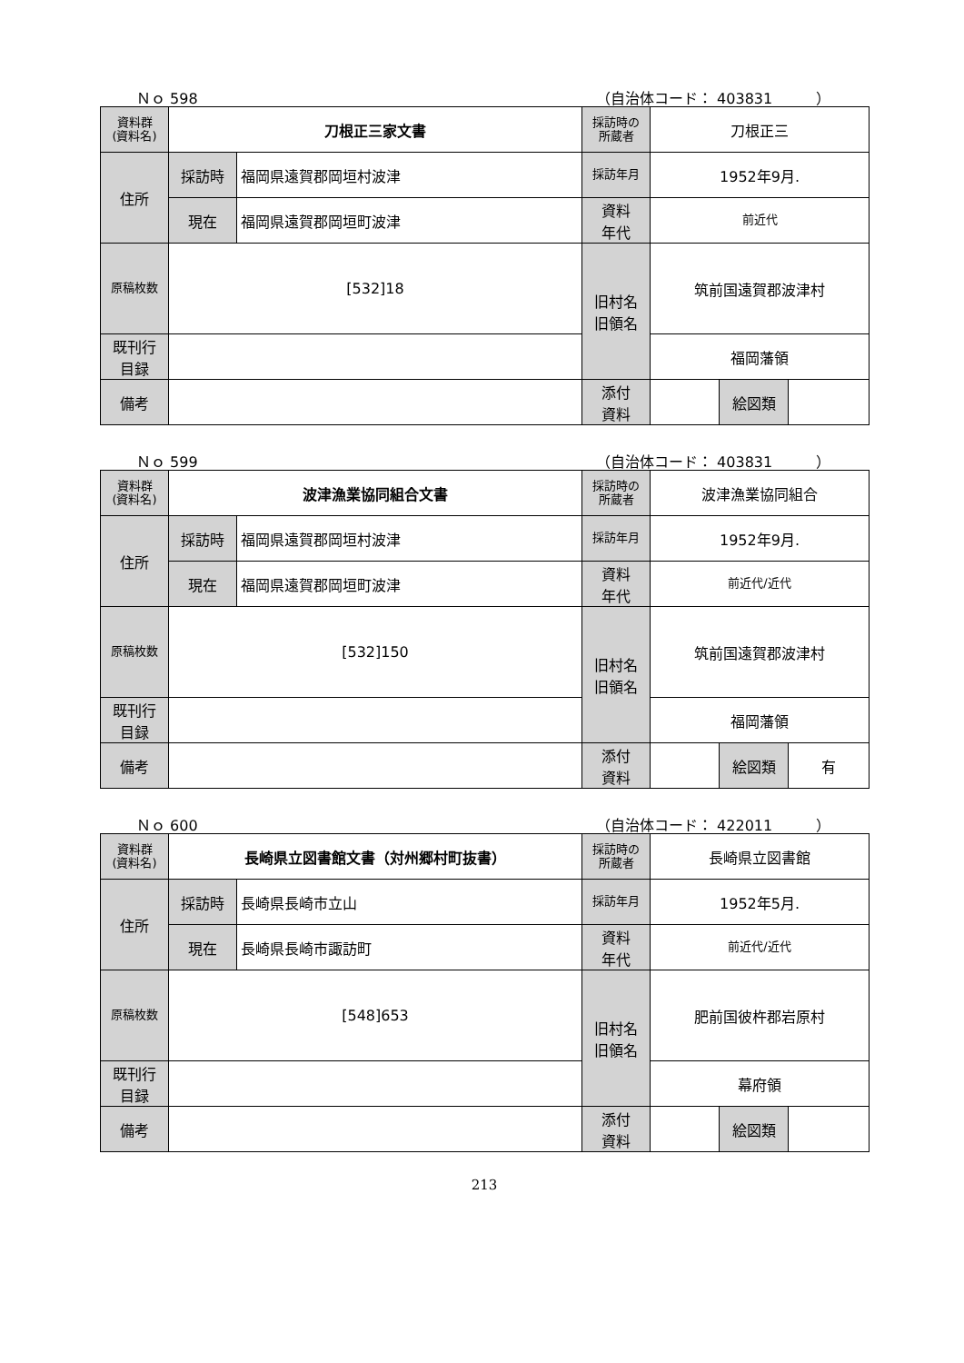Ｎｏ 598 （自治体コード： 403831　　　）
| 資料群 (資料名) | 刀根正三家文書 | | 採訪時の 所蔵者 | 刀根正三 | | |
| 住所 | 採訪時 | 福岡県遠賀郡岡垣村波津 | 採訪年月 | 1952年9月. | | |
| | 現在 | 福岡県遠賀郡岡垣町波津 | 資料 年代 | 前近代 | | |
| 原稿枚数 | [532]18 | | 旧村名 旧領名 | 筑前国遠賀郡波津村 | | |
| 既刊行 目録 | | | | 福岡藩領 | | |
| 備考 | | | | | | |
| | | | 添付 資料 | | 絵図類 | |
Ｎｏ 599 （自治体コード： 403831　　　）
| 資料群 (資料名) | 波津漁業協同組合文書 | | 採訪時の 所蔵者 | 波津漁業協同組合 | | |
| 住所 | 採訪時 | 福岡県遠賀郡岡垣村波津 | 採訪年月 | 1952年9月. | | |
| | 現在 | 福岡県遠賀郡岡垣町波津 | 資料 年代 | 前近代/近代 | | |
| 原稿枚数 | [532]150 | | 旧村名 旧領名 | 筑前国遠賀郡波津村 | | |
| 既刊行 目録 | | | | 福岡藩領 | | |
| 備考 | | | | | | |
| | | | 添付 資料 | | 絵図類 | 有 |
Ｎｏ 600 （自治体コード： 422011　　　）
| 資料群 (資料名) | 長崎県立図書館文書（対州郷村町抜書） | | 採訪時の 所蔵者 | 長崎県立図書館 | | |
| 住所 | 採訪時 | 長崎県長崎市立山 | 採訪年月 | 1952年5月. | | |
| | 現在 | 長崎県長崎市諏訪町 | 資料 年代 | 前近代/近代 | | |
| 原稿枚数 | [548]653 | | 旧村名 旧領名 | 肥前国彼杵郡岩原村 | | |
| 既刊行 目録 | | | | 幕府領 | | |
| 備考 | | | | | | |
| | | | 添付 資料 | | 絵図類 | |
213